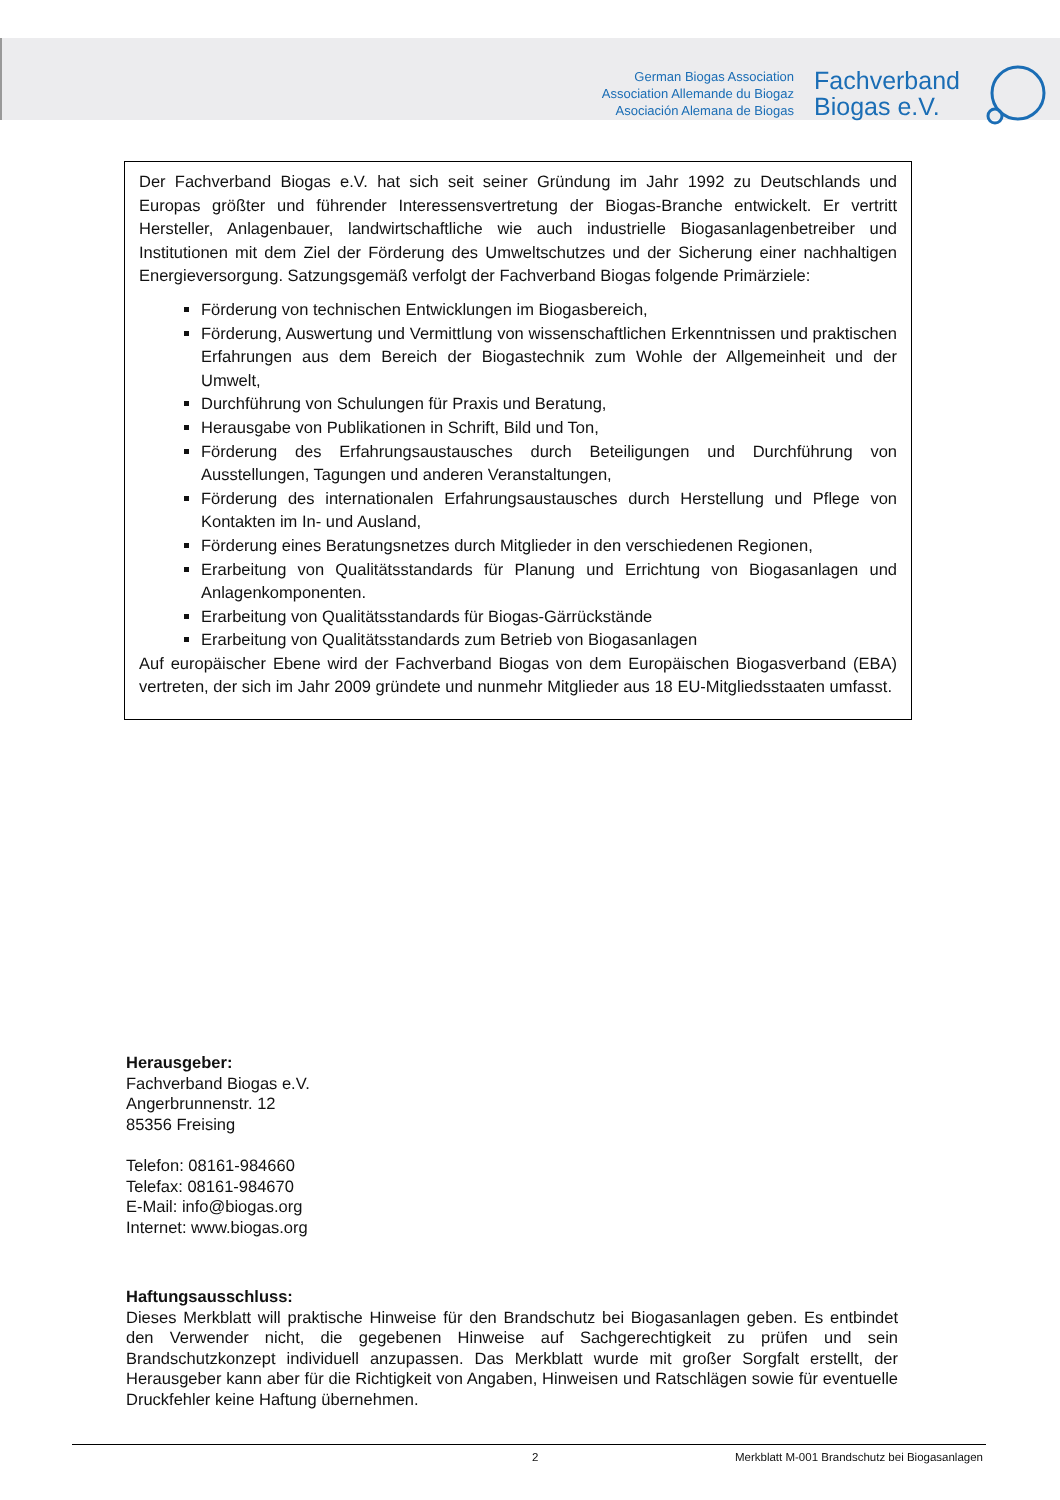German Biogas Association
Association Allemande du Biogaz
Asociación Alemana de Biogas
Fachverband
Biogas e.V.
Der Fachverband Biogas e.V. hat sich seit seiner Gründung im Jahr 1992 zu Deutschlands und Europas größter und führender Interessensvertretung der Biogas-Branche entwickelt. Er vertritt Hersteller, Anlagenbauer, landwirtschaftliche wie auch industrielle Biogasanlagenbetreiber und Institutionen mit dem Ziel der Förderung des Umweltschutzes und der Sicherung einer nachhaltigen Energieversorgung. Satzungsgemäß verfolgt der Fachverband Biogas folgende Primärziele:
Förderung von technischen Entwicklungen im Biogasbereich,
Förderung, Auswertung und Vermittlung von wissenschaftlichen Erkenntnissen und praktischen Erfahrungen aus dem Bereich der Biogastechnik zum Wohle der Allgemeinheit und der Umwelt,
Durchführung von Schulungen für Praxis und Beratung,
Herausgabe von Publikationen in Schrift, Bild und Ton,
Förderung des Erfahrungsaustausches durch Beteiligungen und Durchführung von Ausstellungen, Tagungen und anderen Veranstaltungen,
Förderung des internationalen Erfahrungsaustausches durch Herstellung und Pflege von Kontakten im In- und Ausland,
Förderung eines Beratungsnetzes durch Mitglieder in den verschiedenen Regionen,
Erarbeitung von Qualitätsstandards für Planung und Errichtung von Biogasanlagen und Anlagenkomponenten.
Erarbeitung von Qualitätsstandards für Biogas-Gärrückstände
Erarbeitung von Qualitätsstandards zum Betrieb von Biogasanlagen
Auf europäischer Ebene wird der Fachverband Biogas von dem Europäischen Biogasverband (EBA) vertreten, der sich im Jahr 2009 gründete und nunmehr Mitglieder aus 18 EU-Mitgliedsstaaten umfasst.
Herausgeber:
Fachverband Biogas e.V.
Angerbrunnenstr. 12
85356 Freising
Telefon: 08161-984660
Telefax: 08161-984670
E-Mail: info@biogas.org
Internet: www.biogas.org
Haftungsausschluss:
Dieses Merkblatt will praktische Hinweise für den Brandschutz bei Biogasanlagen geben. Es entbindet den Verwender nicht, die gegebenen Hinweise auf Sachgerechtigkeit zu prüfen und sein Brandschutzkonzept individuell anzupassen. Das Merkblatt wurde mit großer Sorgfalt erstellt, der Herausgeber kann aber für die Richtigkeit von Angaben, Hinweisen und Ratschlägen sowie für eventuelle Druckfehler keine Haftung übernehmen.
2 Merkblatt M-001 Brandschutz bei Biogasanlagen